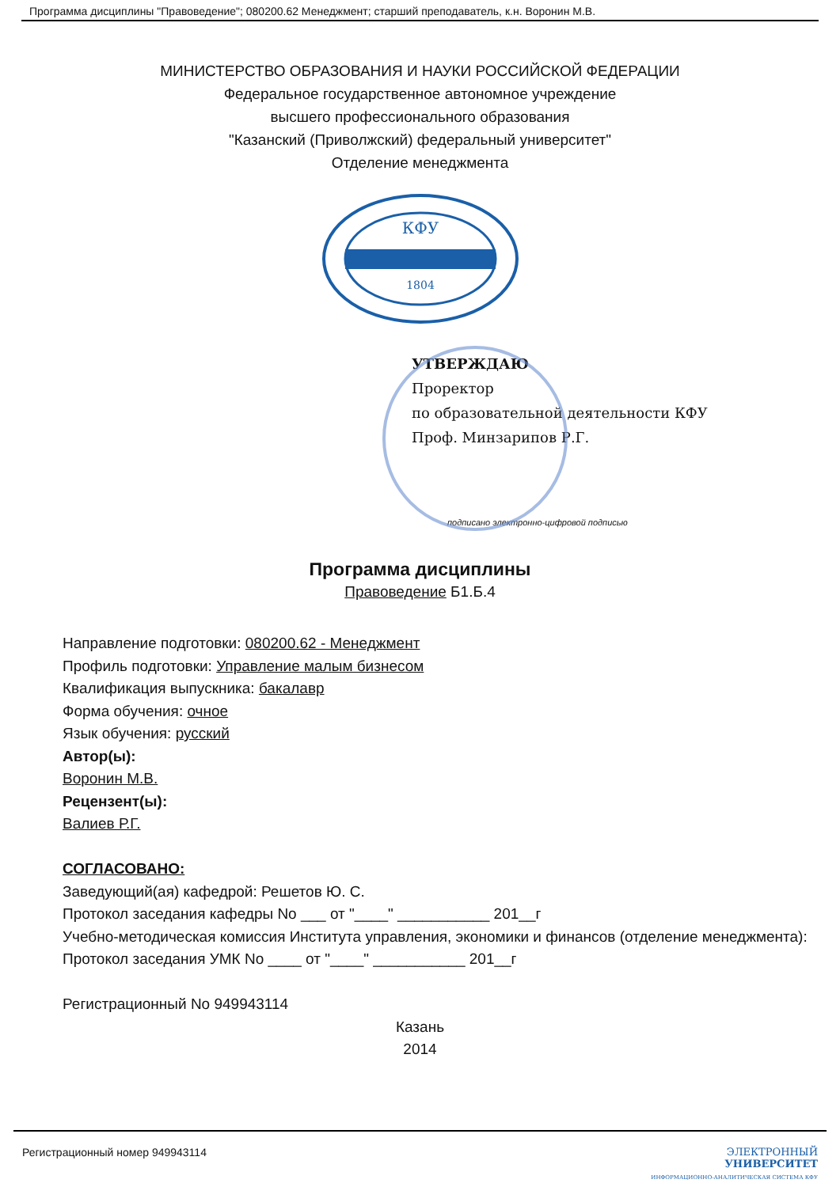Программа дисциплины "Правоведение"; 080200.62 Менеджмент; старший преподаватель, к.н. Воронин М.В.
МИНИСТЕРСТВО ОБРАЗОВАНИЯ И НАУКИ РОССИЙСКОЙ ФЕДЕРАЦИИ
Федеральное государственное автономное учреждение
высшего профессионального образования
"Казанский (Приволжский) федеральный университет"
Отделение менеджмента
КФУ
1804
УТВЕРЖДАЮ
Проректор
по образовательной деятельности КФУ
Проф. Минзарипов Р.Г.
подписано электронно-цифровой подписью
Программа дисциплины
Правоведение Б1.Б.4
Направление подготовки: 080200.62 - Менеджмент
Профиль подготовки: Управление малым бизнесом
Квалификация выпускника: бакалавр
Форма обучения: очное
Язык обучения: русский
Автор(ы):
Воронин М.В.
Рецензент(ы):
Валиев Р.Г.
СОГЛАСОВАНО:
Заведующий(ая) кафедрой: Решетов Ю. С.
Протокол заседания кафедры No ___ от "____" ___________ 201__г
Учебно-методическая комиссия Института управления, экономики и финансов (отделение менеджмента):
Протокол заседания УМК No ____ от "____" ___________ 201__г
Регистрационный No 949943114
Казань
2014
Регистрационный номер 949943114 ЭЛЕКТРОННЫЙ
УНИВЕРСИТЕТ
ИНФОРМАЦИОННО-АНАЛИТИЧЕСКАЯ СИСТЕМА КФУ